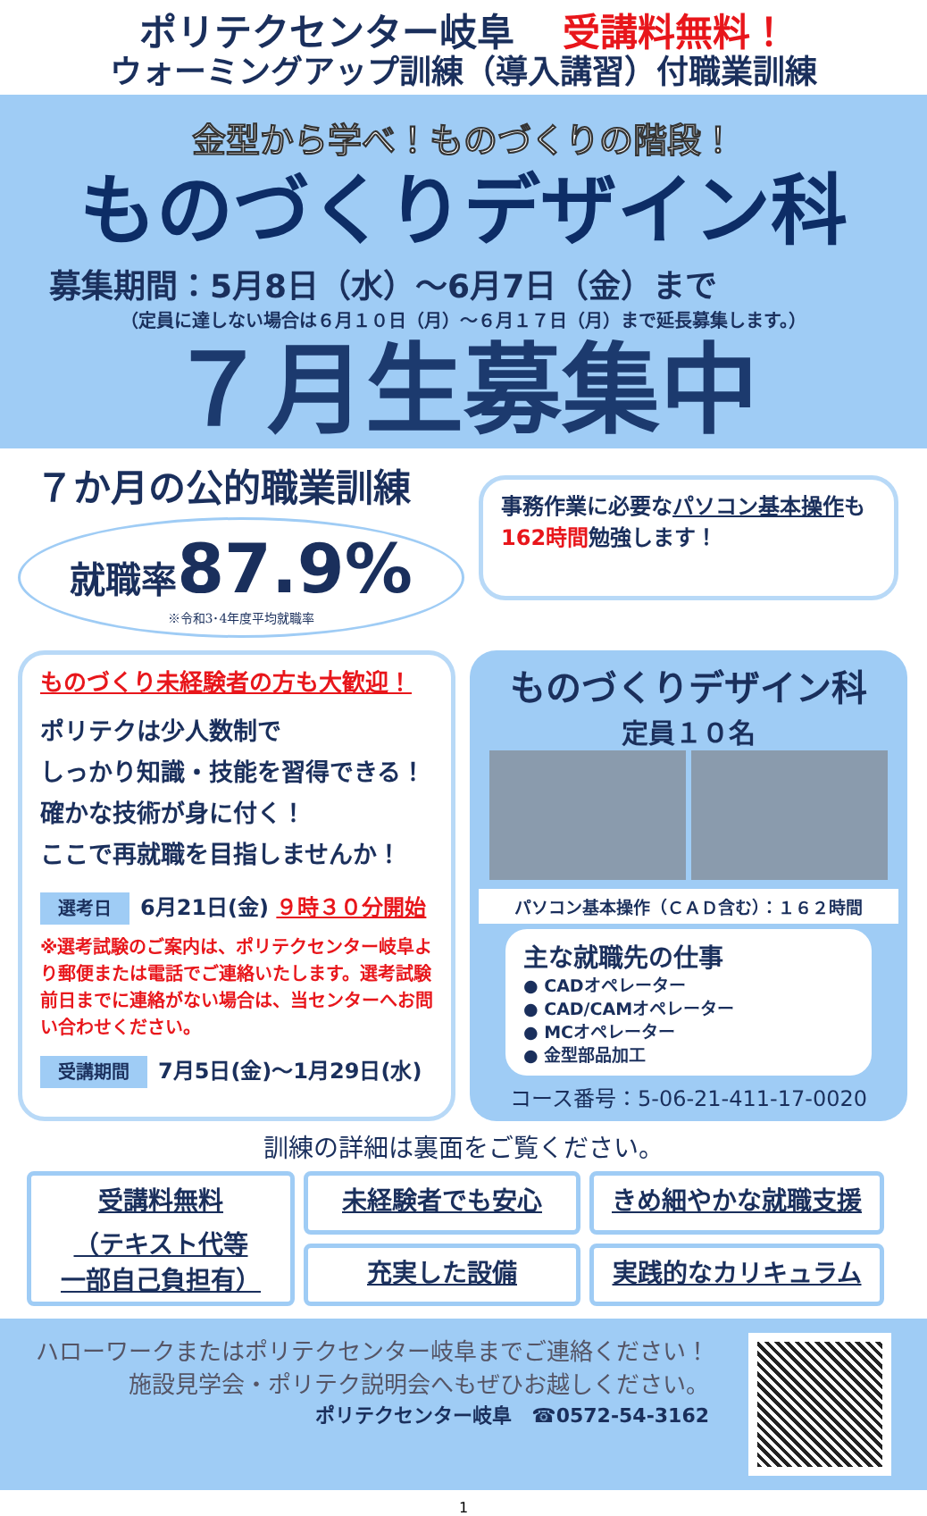ポリテクセンター岐阜 受講料無料！
ウォーミングアップ訓練（導入講習）付職業訓練
金型から学べ！ものづくりの階段！
ものづくりデザイン科
募集期間：5月8日（水）～6月7日（金）まで
（定員に達しない場合は６月１０日（月）～６月１７日（月）まで延長募集します。）
７月生募集中
７か月の公的職業訓練
就職率 87.9%
※令和3･4年度平均就職率
事務作業に必要なパソコン基本操作も162時間勉強します！
ものづくり未経験者の方も大歓迎！
ポリテクは少人数制で
しっかり知識・技能を習得できる！
確かな技術が身に付く！
ここで再就職を目指しませんか！
選考日 6月21日(金) ９時３０分開始
※選考試験のご案内は、ポリテクセンター岐阜より郵便または電話でご連絡いたします。選考試験前日までに連絡がない場合は、当センターへお問い合わせください。
受講期間 7月5日(金)～1月29日(水)
ものづくりデザイン科
定員１０名
パソコン基本操作（ＣＡＤ含む）：１６２時間
主な就職先の仕事
● CADオペレーター
● CAD/CAMオペレーター
● MCオペレーター
● 金型部品加工
コース番号：5-06-21-411-17-0020
訓練の詳細は裏面をご覧ください。
受講料無料
（テキスト代等
一部自己負担有）
未経験者でも安心
きめ細やかな就職支援
充実した設備
実践的なカリキュラム
ハローワークまたはポリテクセンター岐阜までご連絡ください！
施設見学会・ポリテク説明会へもぜひお越しください。
ポリテクセンター岐阜　☎0572-54-3162
1